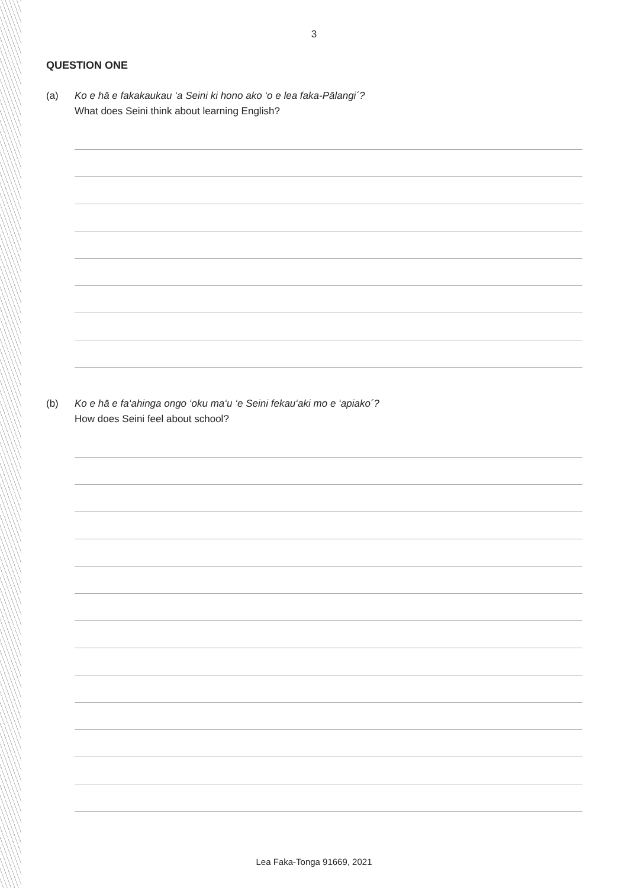3
QUESTION ONE
(a) Ko e hā e fakakaukau ‘a Seini ki hono ako ‘o e lea faka-Pālangi´?
What does Seini think about learning English?
(b) Ko e hā e fa‘ahinga ongo ‘oku ma‘u ‘e Seini fekau‘aki mo e ‘apiako´?
How does Seini feel about school?
Lea Faka-Tonga 91669, 2021